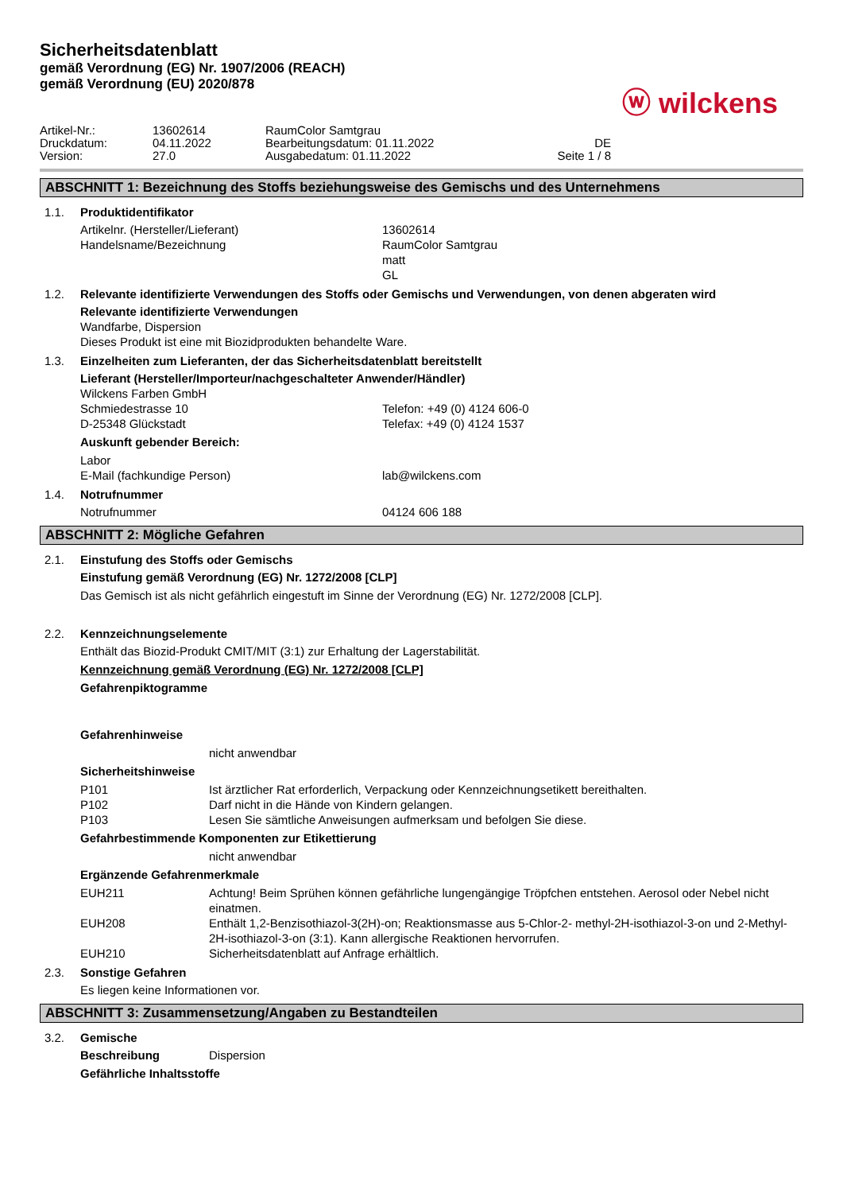Sicherheitsdatenblatt
gemäß Verordnung (EG) Nr. 1907/2006 (REACH)
gemäß Verordnung (EU) 2020/878
ⓦ wilckens
Artikel-Nr.:
13602614
RaumColor Samtgrau
Druckdatum:
04.11.2022
Bearbeitungsdatum: 01.11.2022
DE
Version:
27.0
Ausgabedatum: 01.11.2022
Seite 1 / 8
ABSCHNITT 1: Bezeichnung des Stoffs beziehungsweise des Gemischs und des Unternehmens
1.1. Produktidentifikator
Artikelnr. (Hersteller/Lieferant)
13602614
Handelsname/Bezeichnung
RaumColor Samtgrau
matt
GL
1.2. Relevante identifizierte Verwendungen des Stoffs oder Gemischs und Verwendungen, von denen abgeraten wird
Relevante identifizierte Verwendungen
Wandfarbe, Dispersion
Dieses Produkt ist eine mit Biozidprodukten behandelte Ware.
1.3. Einzelheiten zum Lieferanten, der das Sicherheitsdatenblatt bereitstellt
Lieferant (Hersteller/Importeur/nachgeschalteter Anwender/Händler)
Wilckens Farben GmbH
Schmiedestrasse 10
Telefon: +49 (0) 4124 606-0
D-25348 Glückstadt
Telefax: +49 (0) 4124 1537
Auskunft gebender Bereich:
Labor
E-Mail (fachkundige Person)
lab@wilckens.com
1.4. Notrufnummer
Notrufnummer
04124 606 188
ABSCHNITT 2: Mögliche Gefahren
2.1. Einstufung des Stoffs oder Gemischs
Einstufung gemäß Verordnung (EG) Nr. 1272/2008 [CLP]
Das Gemisch ist als nicht gefährlich eingestuft im Sinne der Verordnung (EG) Nr. 1272/2008 [CLP].
2.2. Kennzeichnungselemente
Enthält das Biozid-Produkt CMIT/MIT (3:1) zur Erhaltung der Lagerstabilität.
Kennzeichnung gemäß Verordnung (EG) Nr. 1272/2008 [CLP]
Gefahrenpiktogramme
Gefahrenhinweise
nicht anwendbar
Sicherheitshinweise
P101
Ist ärztlicher Rat erforderlich, Verpackung oder Kennzeichnungsetikett bereithalten.
P102
Darf nicht in die Hände von Kindern gelangen.
P103
Lesen Sie sämtliche Anweisungen aufmerksam und befolgen Sie diese.
Gefahrbestimmende Komponenten zur Etikettierung
nicht anwendbar
Ergänzende Gefahrenmerkmale
EUH211
Achtung! Beim Sprühen können gefährliche lungengängige Tröpfchen entstehen. Aerosol oder Nebel nicht einatmen.
EUH208
Enthält 1,2-Benzisothiazol-3(2H)-on; Reaktionsmasse aus 5-Chlor-2- methyl-2H-isothiazol-3-on und 2-Methyl-2H-isothiazol-3-on (3:1). Kann allergische Reaktionen hervorrufen.
EUH210
Sicherheitsdatenblatt auf Anfrage erhältlich.
2.3. Sonstige Gefahren
Es liegen keine Informationen vor.
ABSCHNITT 3: Zusammensetzung/Angaben zu Bestandteilen
3.2. Gemische
Beschreibung
Dispersion
Gefährliche Inhaltsstoffe